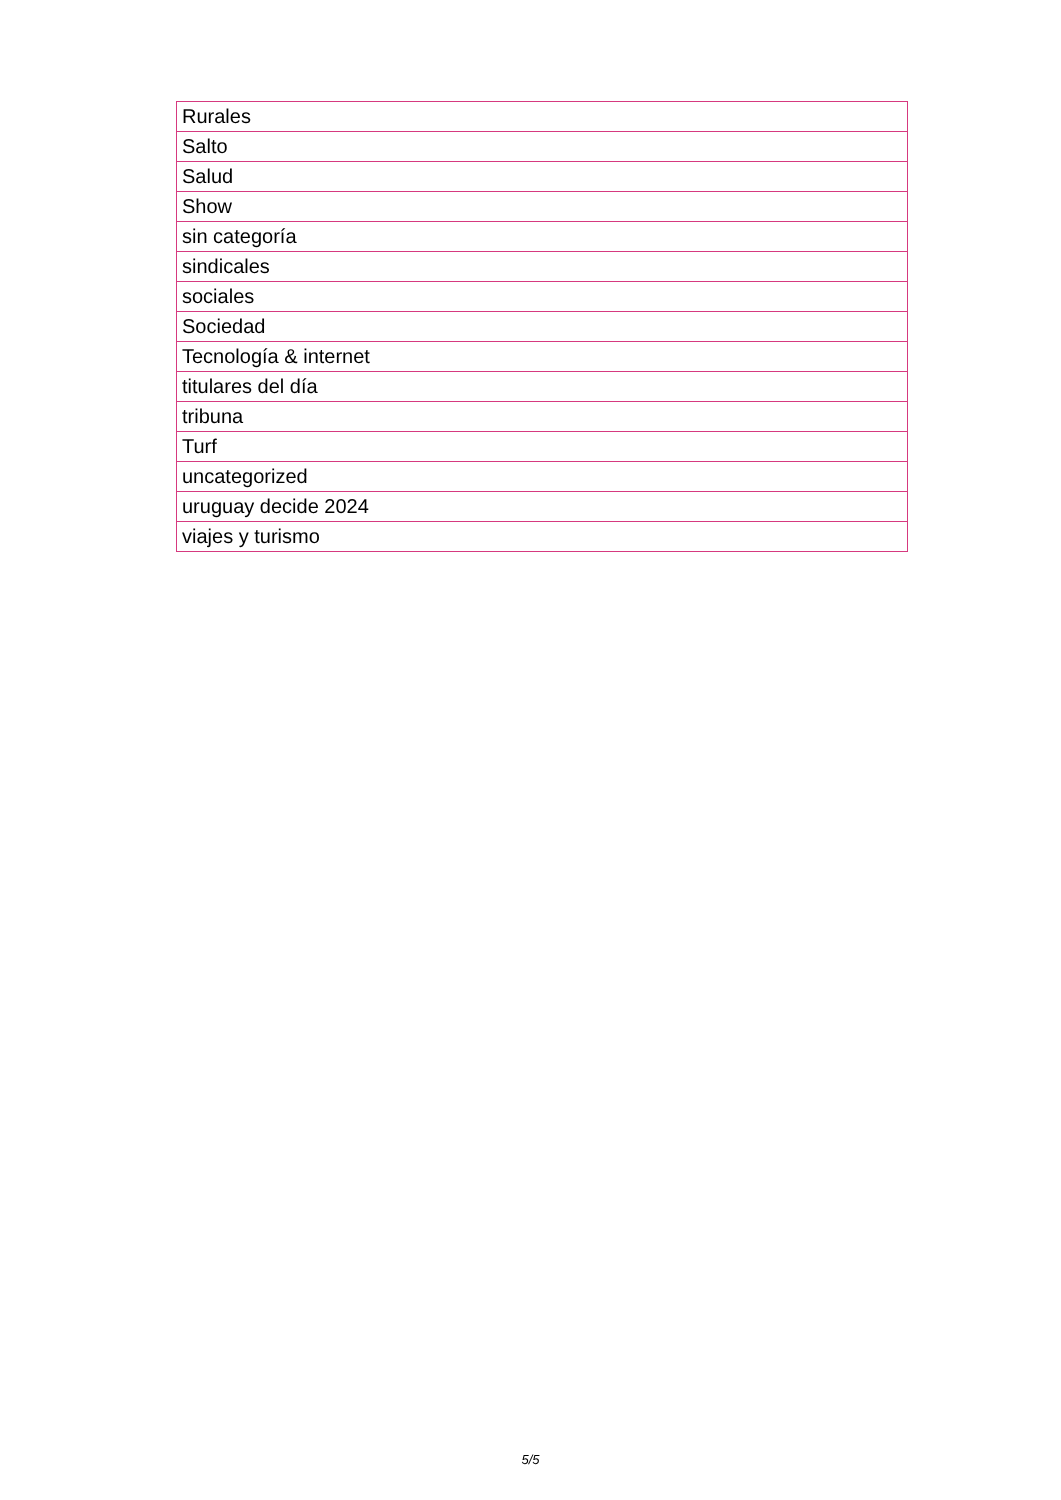| Rurales |
| Salto |
| Salud |
| Show |
| sin categoría |
| sindicales |
| sociales |
| Sociedad |
| Tecnología & internet |
| titulares del día |
| tribuna |
| Turf |
| uncategorized |
| uruguay decide 2024 |
| viajes y turismo |
5/5